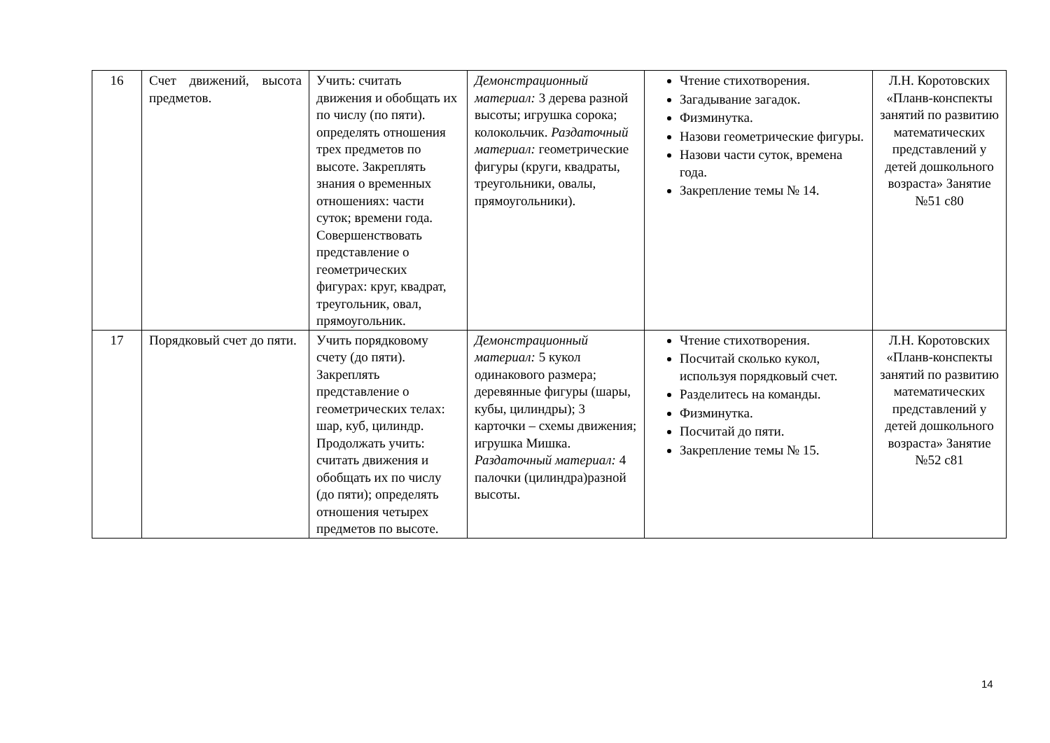| 16 | Счет движений, высота предметов. | Учить: считать движения и обобщать их по числу (по пяти). определять отношения трех предметов по высоте. Закреплять знания о временных отношениях: части суток; времени года. Совершенствовать представление о геометрических фигурах: круг, квадрат, треугольник, овал, прямоугольник. | Демонстрационный материал: 3 дерева разной высоты; игрушка сорока; колокольчик. Раздаточный материал: геометрические фигуры (круги, квадраты, треугольники, овалы, прямоугольники). | Чтение стихотворения. Загадывание загадок. Физминутка. Назови геометрические фигуры. Назови части суток, времена года. Закрепление темы № 14. | Л.Н. Коротовских «Планв-конспекты занятий по развитию математических представлений у детей дошкольного возраста» Занятие №51 с80 |
| 17 | Порядковый счет до пяти. | Учить порядковому счету (до пяти). Закреплять представление о геометрических телах: шар, куб, цилиндр. Продолжать учить: считать движения и обобщать их по числу (до пяти); определять отношения четырех предметов по высоте. | Демонстрационный материал: 5 кукол одинакового размера; деревянные фигуры (шары, кубы, цилиндры); 3 карточки – схемы движения; игрушка Мишка. Раздаточный материал: 4 палочки (цилиндра)разной высоты. | Чтение стихотворения. Посчитай сколько кукол, используя порядковый счет. Разделитесь на команды. Физминутка. Посчитай до пяти. Закрепление темы № 15. | Л.Н. Коротовских «Планв-конспекты занятий по развитию математических представлений у детей дошкольного возраста» Занятие №52 с81 |
14